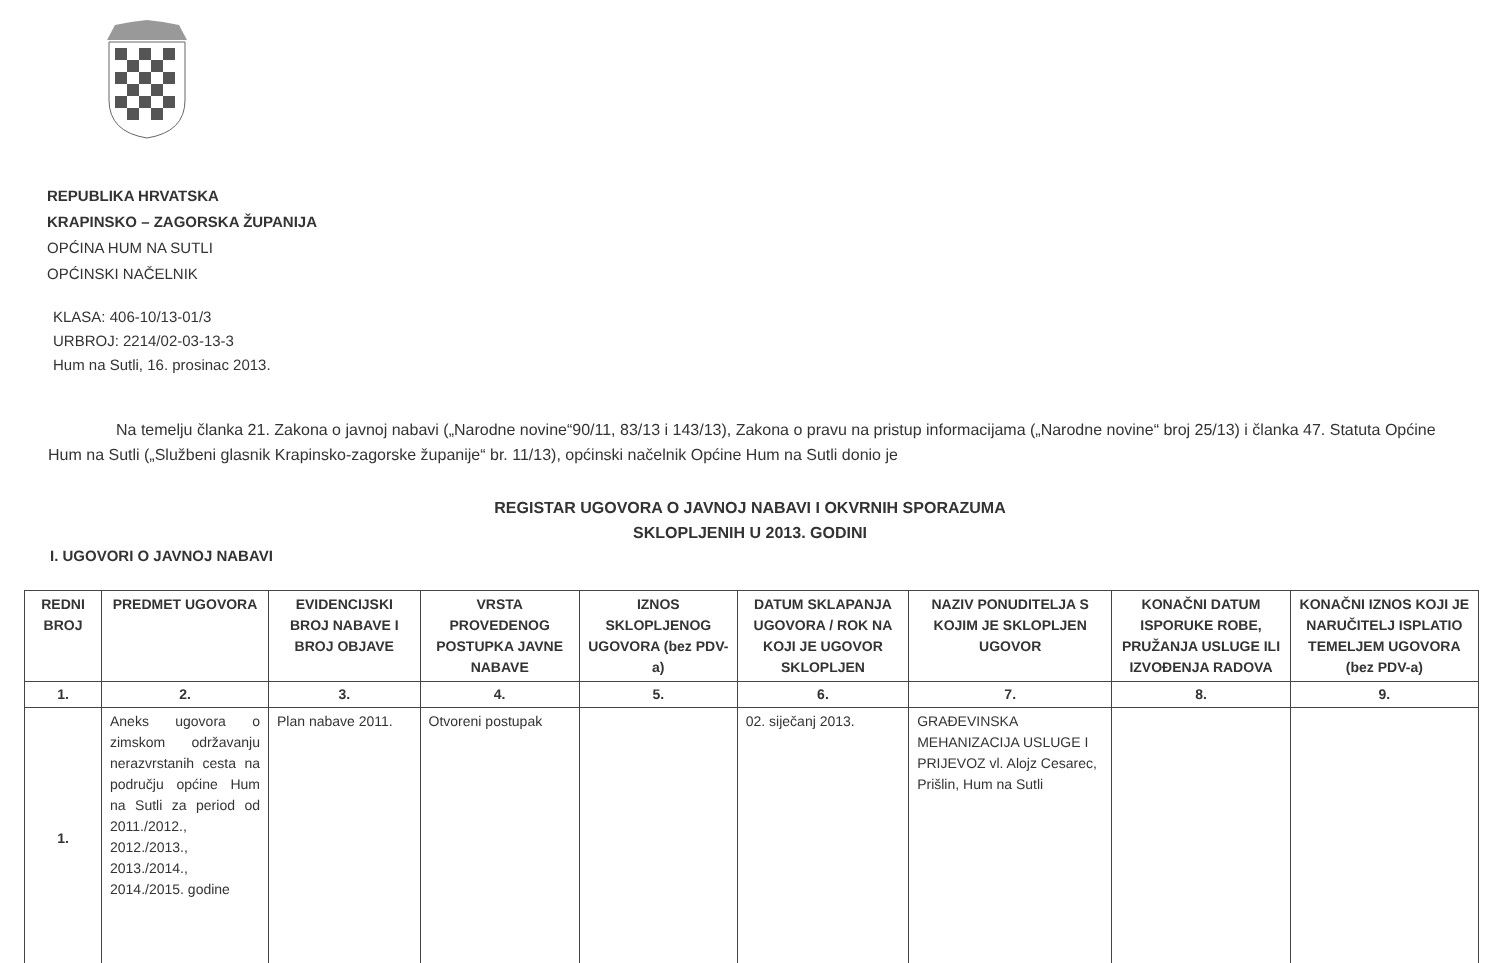REPUBLIKA HRVATSKA
KRAPINSKO – ZAGORSKA ŽUPANIJA
OPĆINA HUM NA SUTLI
OPĆINSKI NAČELNIK
KLASA: 406-10/13-01/3
URBROJ: 2214/02-03-13-3
Hum na Sutli, 16. prosinac 2013.
Na temelju članka 21. Zakona o javnoj nabavi („Narodne novine“90/11, 83/13 i 143/13), Zakona o pravu na pristup informacijama („Narodne novine“ broj 25/13) i članka 47. Statuta Općine Hum na Sutli („Službeni glasnik Krapinsko-zagorske županije“ br. 11/13), općinski načelnik Općine Hum na Sutli donio je
REGISTAR UGOVORA O JAVNOJ NABAVI I OKVRNIH SPORAZUMA
SKLOPLJENIH U 2013. GODINI
I. UGOVORI O JAVNOJ NABAVI
| REDNI BROJ | PREDMET UGOVORA | EVIDENCIJSKI BROJ NABAVE I BROJ OBJAVE | VRSTA PROVEDENOG POSTUPKA JAVNE NABAVE | IZNOS SKLOPLJENOG UGOVORA (bez PDV-a) | DATUM SKLAPANJA UGOVORA / ROK NA KOJI JE UGOVOR SKLOPLJEN | NAZIV PONUDITELJA S KOJIM JE SKLOPLJEN UGOVOR | KONAČNI DATUM ISPORUKE ROBE, PRUŽANJA USLUGE ILI IZVOĐENJA RADOVA | KONAČNI IZNOS KOJI JE NARUČITELJ ISPLATIO TEMELJEM UGOVORA (bez PDV-a) |
| --- | --- | --- | --- | --- | --- | --- | --- | --- |
| 1. | 2. | 3. | 4. | 5. | 6. | 7. | 8. | 9. |
| 1. | Aneks ugovora o zimskom održavanju nerazvrstanih cesta na području općine Hum na Sutli za period od 2011./2012., 2012./2013., 2013./2014., 2014./2015. godine | Plan nabave 2011. | Otvoreni postupak | | 02. siječanj 2013. | GRAĐEVINSKA MEHANIZACIJA USLUGE I PRIJEVOZ vl. Alojz Cesarec, Prišlin, Hum na Sutli | | |